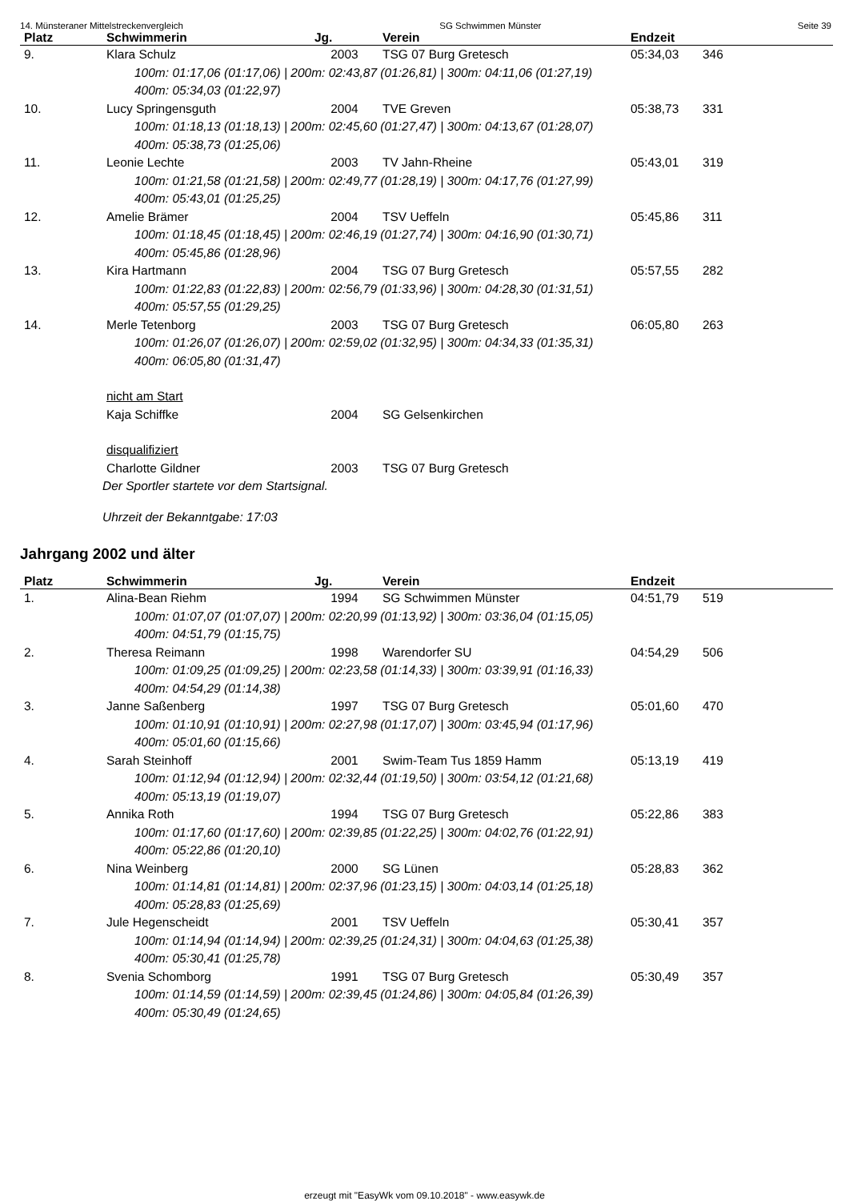14. Münsteraner Mittelstreckenvergleich SG Schwimmen Münster Seite 39
| Platz | Schwimmerin | Jg. | Verein | Endzeit | |
| --- | --- | --- | --- | --- | --- |
| 9. | Klara Schulz | 2003 | TSG 07 Burg Gretesch | 05:34,03 | 346 |
| 100m: 01:17,06 (01:17,06) / 200m: 02:43,87 (01:26,81) / 300m: 04:11,06 (01:27,19) 400m: 05:34,03 (01:22,97) | | | | | |
| 10. | Lucy Springensguth | 2004 | TVE Greven | 05:38,73 | 331 |
| 100m: 01:18,13 (01:18,13) / 200m: 02:45,60 (01:27,47) / 300m: 04:13,67 (01:28,07) 400m: 05:38,73 (01:25,06) | | | | | |
| 11. | Leonie Lechte | 2003 | TV Jahn-Rheine | 05:43,01 | 319 |
| 100m: 01:21,58 (01:21,58) / 200m: 02:49,77 (01:28,19) / 300m: 04:17,76 (01:27,99) 400m: 05:43,01 (01:25,25) | | | | | |
| 12. | Amelie Brämer | 2004 | TSV Ueffeln | 05:45,86 | 311 |
| 100m: 01:18,45 (01:18,45) / 200m: 02:46,19 (01:27,74) / 300m: 04:16,90 (01:30,71) 400m: 05:45,86 (01:28,96) | | | | | |
| 13. | Kira Hartmann | 2004 | TSG 07 Burg Gretesch | 05:57,55 | 282 |
| 100m: 01:22,83 (01:22,83) / 200m: 02:56,79 (01:33,96) / 300m: 04:28,30 (01:31,51) 400m: 05:57,55 (01:29,25) | | | | | |
| 14. | Merle Tetenborg | 2003 | TSG 07 Burg Gretesch | 06:05,80 | 263 |
| 100m: 01:26,07 (01:26,07) / 200m: 02:59,02 (01:32,95) / 300m: 04:34,33 (01:35,31) 400m: 06:05,80 (01:31,47) | | | | | |
| | nicht am Start | | | | |
| | Kaja Schiffke | 2004 | SG Gelsenkirchen | | |
| | disqualifiziert | | | | |
| | Charlotte Gildner | 2003 | TSG 07 Burg Gretesch | | |
| | Der Sportler startete vor dem Startsignal. | | | | |
| | Uhrzeit der Bekanntgabe: 17:03 | | | | |
Jahrgang 2002 und älter
| Platz | Schwimmerin | Jg. | Verein | Endzeit | |
| --- | --- | --- | --- | --- | --- |
| 1. | Alina-Bean Riehm | 1994 | SG Schwimmen Münster | 04:51,79 | 519 |
| 100m: 01:07,07 (01:07,07) / 200m: 02:20,99 (01:13,92) / 300m: 03:36,04 (01:15,05) 400m: 04:51,79 (01:15,75) | | | | | |
| 2. | Theresa Reimann | 1998 | Warendorfer SU | 04:54,29 | 506 |
| 100m: 01:09,25 (01:09,25) / 200m: 02:23,58 (01:14,33) / 300m: 03:39,91 (01:16,33) 400m: 04:54,29 (01:14,38) | | | | | |
| 3. | Janne Saßenberg | 1997 | TSG 07 Burg Gretesch | 05:01,60 | 470 |
| 100m: 01:10,91 (01:10,91) / 200m: 02:27,98 (01:17,07) / 300m: 03:45,94 (01:17,96) 400m: 05:01,60 (01:15,66) | | | | | |
| 4. | Sarah Steinhoff | 2001 | Swim-Team Tus 1859 Hamm | 05:13,19 | 419 |
| 100m: 01:12,94 (01:12,94) / 200m: 02:32,44 (01:19,50) / 300m: 03:54,12 (01:21,68) 400m: 05:13,19 (01:19,07) | | | | | |
| 5. | Annika Roth | 1994 | TSG 07 Burg Gretesch | 05:22,86 | 383 |
| 100m: 01:17,60 (01:17,60) / 200m: 02:39,85 (01:22,25) / 300m: 04:02,76 (01:22,91) 400m: 05:22,86 (01:20,10) | | | | | |
| 6. | Nina Weinberg | 2000 | SG Lünen | 05:28,83 | 362 |
| 100m: 01:14,81 (01:14,81) / 200m: 02:37,96 (01:23,15) / 300m: 04:03,14 (01:25,18) 400m: 05:28,83 (01:25,69) | | | | | |
| 7. | Jule Hegenscheidt | 2001 | TSV Ueffeln | 05:30,41 | 357 |
| 100m: 01:14,94 (01:14,94) / 200m: 02:39,25 (01:24,31) / 300m: 04:04,63 (01:25,38) 400m: 05:30,41 (01:25,78) | | | | | |
| 8. | Svenia Schomborg | 1991 | TSG 07 Burg Gretesch | 05:30,49 | 357 |
| 100m: 01:14,59 (01:14,59) / 200m: 02:39,45 (01:24,86) / 300m: 04:05,84 (01:26,39) 400m: 05:30,49 (01:24,65) | | | | | |
erzeugt mit "EasyWk vom 09.10.2018" - www.easywk.de